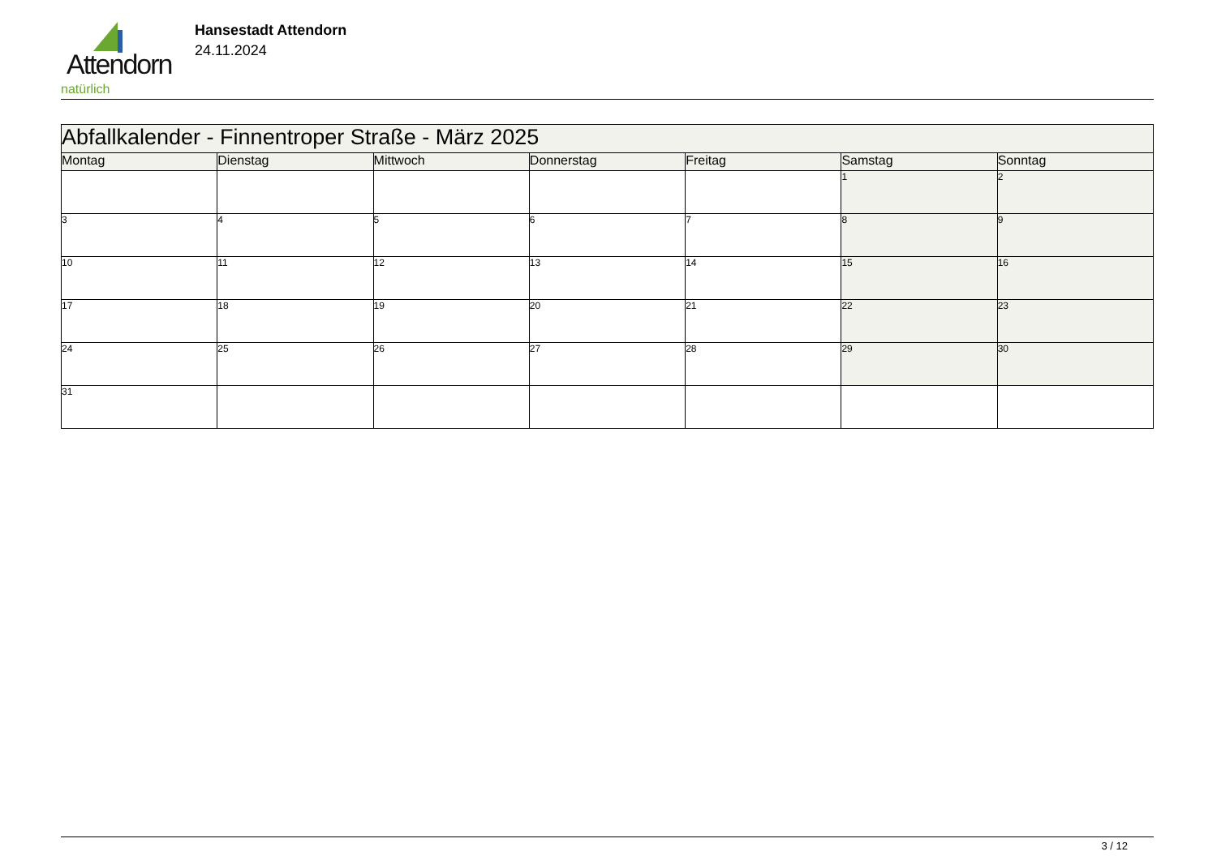Attendorn
natürlich
Hansestadt Attendorn
24.11.2024
| Abfallkalender - Finnentroper Straße - März 2025 | | | | | | |
| Montag | Dienstag | Mittwoch | Donnerstag | Freitag | Samstag | Sonntag |
| | | | | | 1 | 2 |
| 3 | 4 | 5 | 6 | 7 | 8 | 9 |
| 10 | 11 | 12 | 13 | 14 | 15 | 16 |
| 17 | 18 | 19 | 20 | 21 | 22 | 23 |
| 24 | 25 | 26 | 27 | 28 | 29 | 30 |
| 31 | | | | | | |
3 / 12